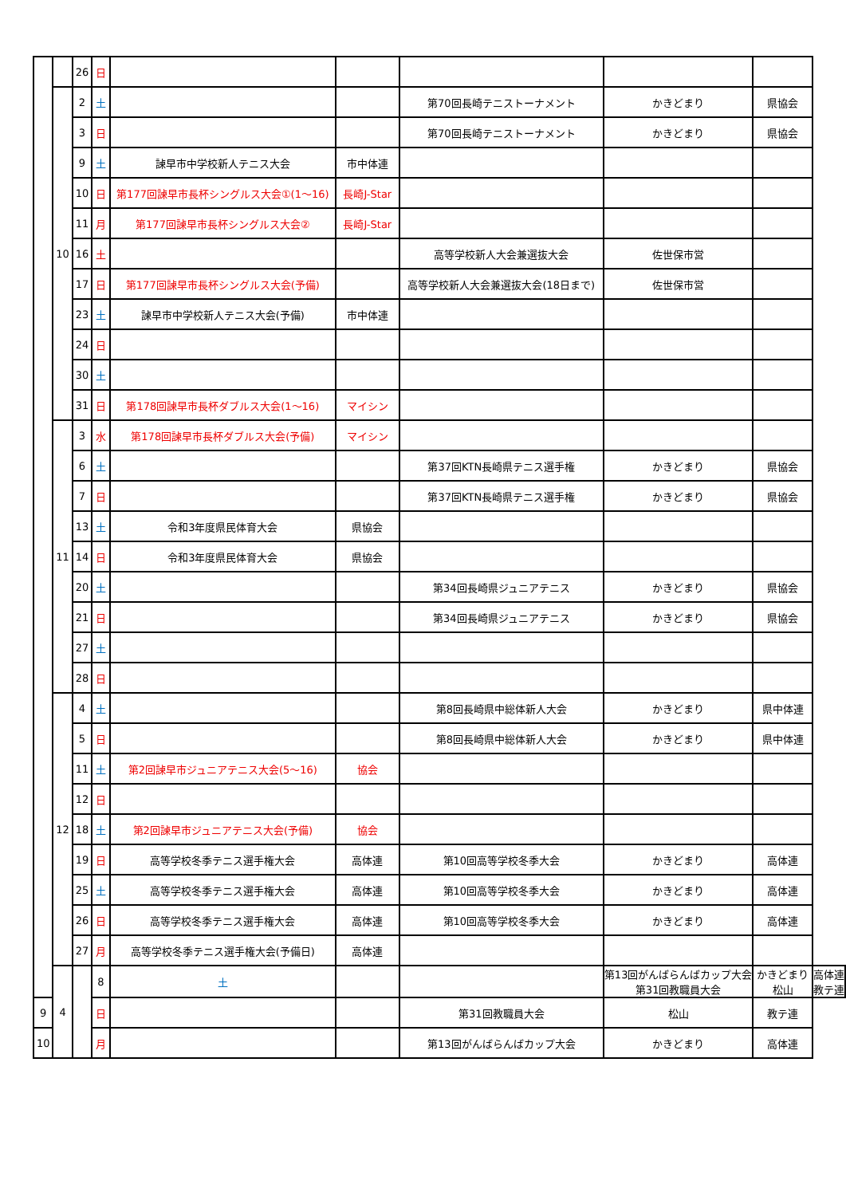| | | 26 | 日 | | | | | | |
| | 10 | 2 | 土 | | | 第70回長崎テニストーナメント | かきどまり | 県協会 | |
| | | 3 | 日 | | | 第70回長崎テニストーナメント | かきどまり | 県協会 | |
| | | 9 | 土 | 諫早市中学校新人テニス大会 | 市中体連 | | | | |
| | | 10 | 日 | 第177回諫早市長杯シングルス大会①(1～16) | 長崎J-Star | | | | |
| | | 11 | 月 | 第177回諫早市長杯シングルス大会② | 長崎J-Star | | | | |
| | | 16 | 土 | | | 高等学校新人大会兼選抜大会 | 佐世保市営 | | |
| | | 17 | 日 | 第177回諫早市長杯シングルス大会(予備) | | 高等学校新人大会兼選抜大会(18日まで) | 佐世保市営 | | |
| | | 23 | 土 | 諫早市中学校新人テニス大会(予備) | 市中体連 | | | | |
| | | 24 | 日 | | | | | | |
| | | 30 | 土 | | | | | | |
| | | 31 | 日 | 第178回諫早市長杯ダブルス大会(1～16) | マイシン | | | | |
| | 11 | 3 | 水 | 第178回諫早市長杯ダブルス大会(予備) | マイシン | | | | |
| | | 6 | 土 | | | 第37回KTN長崎県テニス選手権 | かきどまり | 県協会 | |
| | | 7 | 日 | | | 第37回KTN長崎県テニス選手権 | かきどまり | 県協会 | |
| | | 13 | 土 | 令和3年度県民体育大会 | 県協会 | | | | |
| | | 14 | 日 | 令和3年度県民体育大会 | 県協会 | | | | |
| | | 20 | 土 | | | 第34回長崎県ジュニアテニス | かきどまり | 県協会 | |
| | | 21 | 日 | | | 第34回長崎県ジュニアテニス | かきどまり | 県協会 | |
| | | 27 | 土 | | | | | | |
| | | 28 | 日 | | | | | | |
| | 12 | 4 | 土 | | | 第8回長崎県中総体新人大会 | かきどまり | 県中体連 | |
| | | 5 | 日 | | | 第8回長崎県中総体新人大会 | かきどまり | 県中体連 | |
| | | 11 | 土 | 第2回諫早市ジュニアテニス大会(5～16) | 協会 | | | | |
| | | 12 | 日 | | | | | | |
| | | 18 | 土 | 第2回諫早市ジュニアテニス大会(予備) | 協会 | | | | |
| | | 19 | 日 | 高等学校冬季テニス選手権大会 | 高体連 | 第10回高等学校冬季大会 | かきどまり | 高体連 | |
| | | 25 | 土 | 高等学校冬季テニス選手権大会 | 高体連 | 第10回高等学校冬季大会 | かきどまり | 高体連 | |
| | | 26 | 日 | 高等学校冬季テニス選手権大会 | 高体連 | 第10回高等学校冬季大会 | かきどまり | 高体連 | |
| | | 27 | 月 | 高等学校冬季テニス選手権大会(予備日) | 高体連 | | | | |
| | 4 | | 8 | 土 | | | 第13回がんばらんばカップ大会 第31回教職員大会 | かきどまり 松山 | 高体連 教テ連 |
| 9 | | | 日 | | | 第31回教職員大会 | 松山 | 教テ連 | |
| 10 | | | 月 | | | 第13回がんばらんばカップ大会 | かきどまり | 高体連 | |